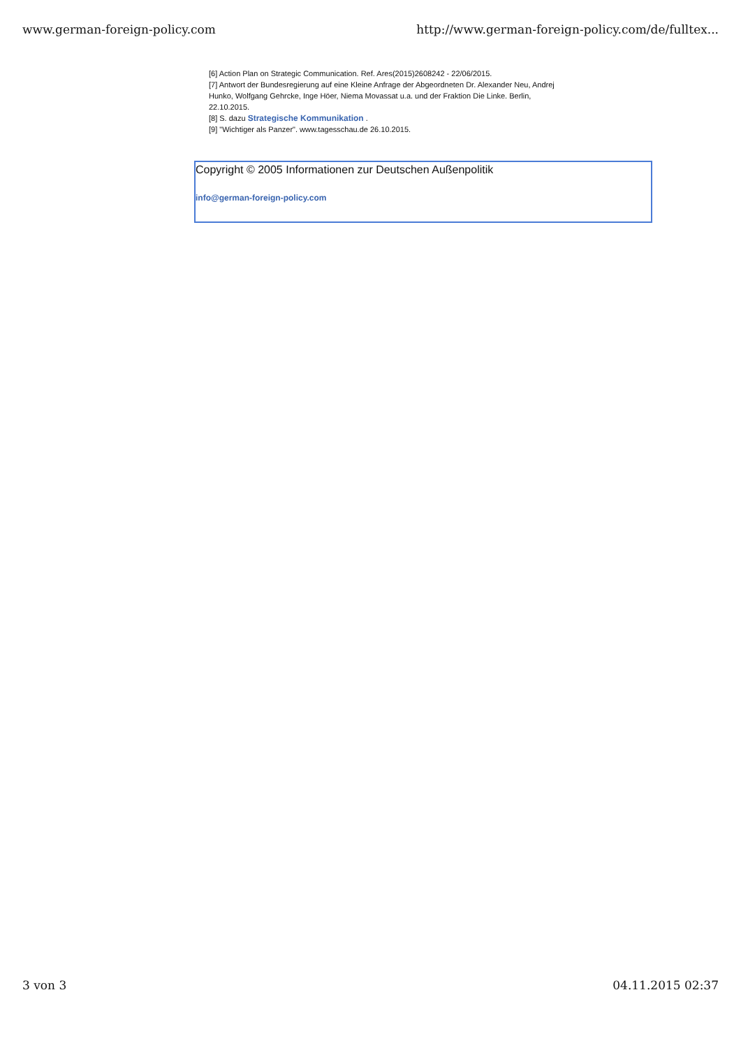www.german-foreign-policy.com http://www.german-foreign-policy.com/de/fulltex...
[6] Action Plan on Strategic Communication. Ref. Ares(2015)2608242 - 22/06/2015.
[7] Antwort der Bundesregierung auf eine Kleine Anfrage der Abgeordneten Dr. Alexander Neu, Andrej Hunko, Wolfgang Gehrcke, Inge Höer, Niema Movassat u.a. und der Fraktion Die Linke. Berlin, 22.10.2015.
[8] S. dazu Strategische Kommunikation .
[9] "Wichtiger als Panzer". www.tagesschau.de 26.10.2015.
Copyright © 2005 Informationen zur Deutschen Außenpolitik
info@german-foreign-policy.com
3 von 3 04.11.2015 02:37